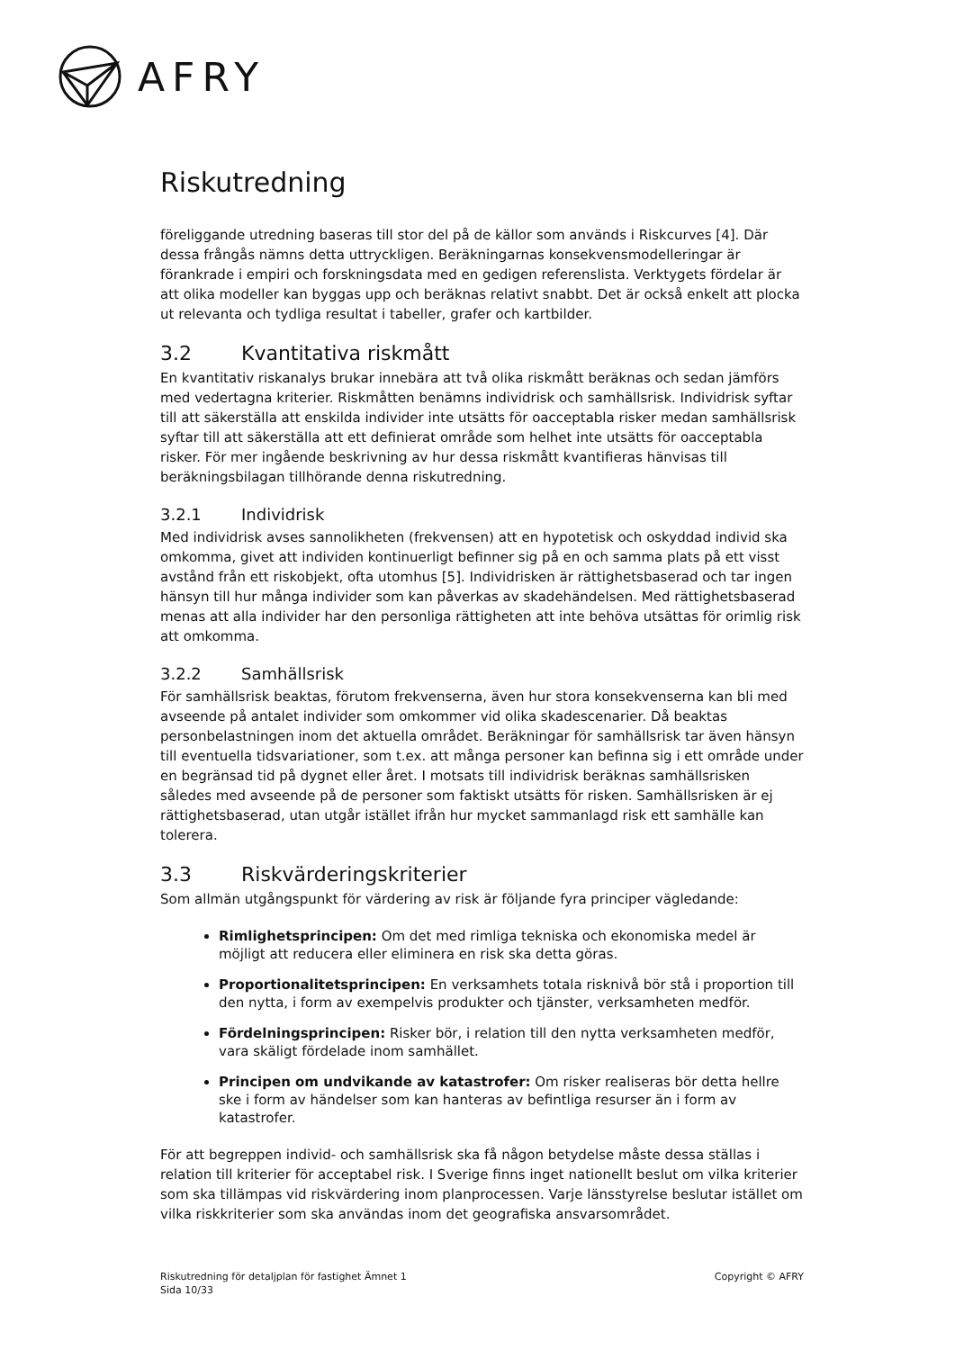AFRY
Riskutredning
föreliggande utredning baseras till stor del på de källor som används i Riskcurves [4]. Där dessa frångås nämns detta uttryckligen. Beräkningarnas konsekvensmodelleringar är förankrade i empiri och forskningsdata med en gedigen referenslista. Verktygets fördelar är att olika modeller kan byggas upp och beräknas relativt snabbt. Det är också enkelt att plocka ut relevanta och tydliga resultat i tabeller, grafer och kartbilder.
3.2 Kvantitativa riskmått
En kvantitativ riskanalys brukar innebära att två olika riskmått beräknas och sedan jämförs med vedertagna kriterier. Riskmåtten benämns individrisk och samhällsrisk. Individrisk syftar till att säkerställa att enskilda individer inte utsätts för oacceptabla risker medan samhällsrisk syftar till att säkerställa att ett definierat område som helhet inte utsätts för oacceptabla risker. För mer ingående beskrivning av hur dessa riskmått kvantifieras hänvisas till beräkningsbilagan tillhörande denna riskutredning.
3.2.1 Individrisk
Med individrisk avses sannolikheten (frekvensen) att en hypotetisk och oskyddad individ ska omkomma, givet att individen kontinuerligt befinner sig på en och samma plats på ett visst avstånd från ett riskobjekt, ofta utomhus [5]. Individrisken är rättighetsbaserad och tar ingen hänsyn till hur många individer som kan påverkas av skadehändelsen. Med rättighetsbaserad menas att alla individer har den personliga rättigheten att inte behöva utsättas för orimlig risk att omkomma.
3.2.2 Samhällsrisk
För samhällsrisk beaktas, förutom frekvenserna, även hur stora konsekvenserna kan bli med avseende på antalet individer som omkommer vid olika skadescenarier. Då beaktas personbelastningen inom det aktuella området. Beräkningar för samhällsrisk tar även hänsyn till eventuella tidsvariationer, som t.ex. att många personer kan befinna sig i ett område under en begränsad tid på dygnet eller året. I motsats till individrisk beräknas samhällsrisken således med avseende på de personer som faktiskt utsätts för risken. Samhällsrisken är ej rättighetsbaserad, utan utgår istället ifrån hur mycket sammanlagd risk ett samhälle kan tolerera.
3.3 Riskvärderingskriterier
Som allmän utgångspunkt för värdering av risk är följande fyra principer vägledande:
Rimlighetsprincipen: Om det med rimliga tekniska och ekonomiska medel är möjligt att reducera eller eliminera en risk ska detta göras.
Proportionalitetsprincipen: En verksamhets totala risknivå bör stå i proportion till den nytta, i form av exempelvis produkter och tjänster, verksamheten medför.
Fördelningsprincipen: Risker bör, i relation till den nytta verksamheten medför, vara skäligt fördelade inom samhället.
Principen om undvikande av katastrofer: Om risker realiseras bör detta hellre ske i form av händelser som kan hanteras av befintliga resurser än i form av katastrofer.
För att begreppen individ- och samhällsrisk ska få någon betydelse måste dessa ställas i relation till kriterier för acceptabel risk. I Sverige finns inget nationellt beslut om vilka kriterier som ska tillämpas vid riskvärdering inom planprocessen. Varje länsstyrelse beslutar istället om vilka riskkriterier som ska användas inom det geografiska ansvarsområdet.
Riskutredning för detaljplan för fastighet Ämnet 1
Sida 10/33
Copyright © AFRY